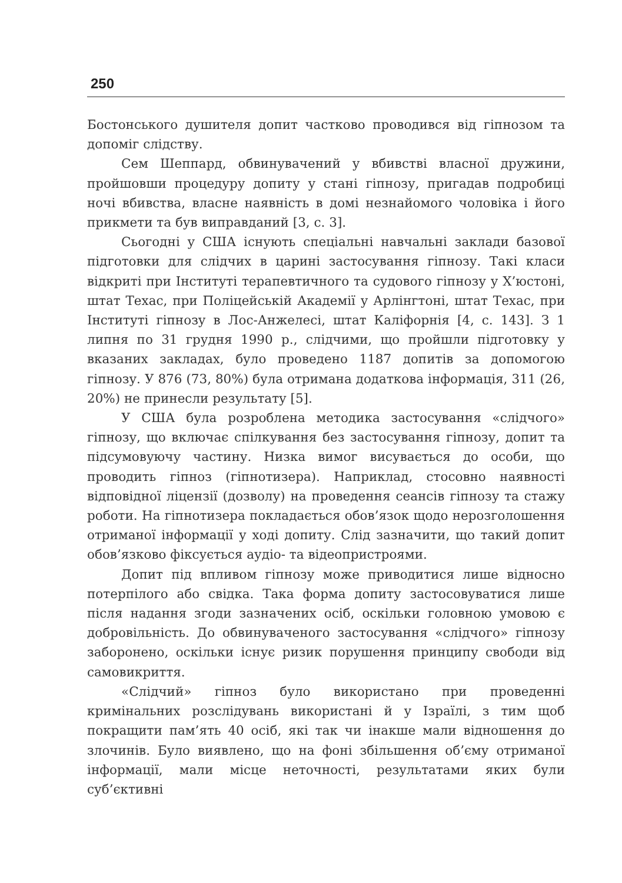250
Бостонського душителя допит частково проводився від гіпнозом та допоміг слідству.
Сем Шеппард, обвинувачений у вбивстві власної дружини, пройшовши процедуру допиту у стані гіпнозу, пригадав подробиці ночі вбивства, власне наявність в домі незнайомого чоловіка і його прикмети та був виправданий [3, с. 3].
Сьогодні у США існують спеціальні навчальні заклади базової підготовки для слідчих в царині застосування гіпнозу. Такі класи відкриті при Інституті терапевтичного та судового гіпнозу у Х’юстоні, штат Техас, при Поліцейській Академії у Арлінгтоні, штат Техас, при Інституті гіпнозу в Лос-Анжелесі, штат Каліфорнія [4, с. 143]. З 1 липня по 31 грудня 1990 р., слідчими, що пройшли підготовку у вказаних закладах, було проведено 1187 допитів за допомогою гіпнозу. У 876 (73, 80%) була отримана додаткова інформація, 311 (26, 20%) не принесли результату [5].
У США була розроблена методика застосування «слідчого» гіпнозу, що включає спілкування без застосування гіпнозу, допит та підсумовуючу частину. Низка вимог висувається до особи, що проводить гіпноз (гіпнотизера). Наприклад, стосовно наявності відповідної ліцензії (дозволу) на проведення сеансів гіпнозу та стажу роботи. На гіпнотизера покладається обов’язок щодо нерозголошення отриманої інформації у ході допиту. Слід зазначити, що такий допит обов’язково фіксується аудіо- та відеопристроями.
Допит під впливом гіпнозу може приводитися лише відносно потерпілого або свідка. Така форма допиту застосовуватися лише після надання згоди зазначених осіб, оскільки головною умовою є добровільність. До обвинуваченого застосування «слідчого» гіпнозу заборонено, оскільки існує ризик порушення принципу свободи від самовикриття.
«Слідчий» гіпноз було використано при проведенні кримінальних розслідувань використані й у Ізраїлі, з тим щоб покращити пам’ять 40 осіб, які так чи інакше мали відношення до злочинів. Було виявлено, що на фоні збільшення об’єму отриманої інформації, мали місце неточності, результатами яких були суб’єктивні